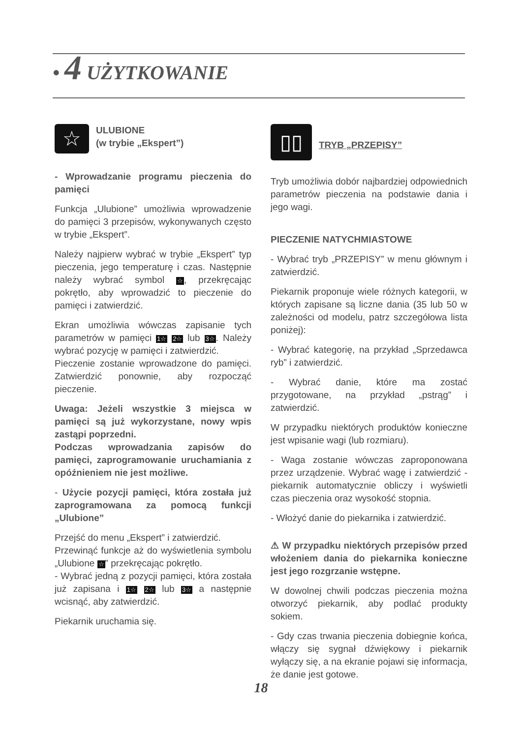• 4 UŻYTKOWANIE
☆ ULUBIONE
(w trybie „Ekspert”)
- Wprowadzanie programu pieczenia do pamięci
Funkcja „Ulubione” umożliwia wprowadzenie do pamięci 3 przepisów, wykonywanych często w trybie „Ekspert”.
Należy najpierw wybrać w trybie „Ekspert” typ pieczenia, jego temperaturę i czas. Następnie należy wybrać symbol ☆, przekręcając pokrętło, aby wprowadzić to pieczenie do pamięci i zatwierdzić.
Ekran umożliwia wówczas zapisanie tych parametrów w pamięci 1☆ 2☆ lub 3☆. Należy wybrać pozycję w pamięci i zatwierdzić.
Pieczenie zostanie wprowadzone do pamięci. Zatwierdzić ponownie, aby rozpocząć pieczenie.
Uwaga: Jeżeli wszystkie 3 miejsca w pamięci są już wykorzystane, nowy wpis zastąpi poprzedni.
Podczas wprowadzania zapisów do pamięci, zaprogramowanie uruchamiania z opóźnieniem nie jest możliwe.
- Użycie pozycji pamięci, która została już zaprogramowana za pomocą funkcji „Ulubione”
Przejść do menu „Ekspert” i zatwierdzić.
Przewinąć funkcje aż do wyświetlenia symbolu „Ulubione ☆” przekręcając pokrętło.
- Wybrać jedną z pozycji pamięci, która została już zapisana i 1☆ 2☆ lub 3☆ a następnie wcisnąć, aby zatwierdzić.
Piekarnik uruchamia się.
▯▯ TRYB „PRZEPISY”
Tryb umożliwia dobór najbardziej odpowiednich parametrów pieczenia na podstawie dania i jego wagi.
PIECZENIE NATYCHMIASTOWE
- Wybrać tryb „PRZEPISY” w menu głównym i zatwierdzić.
Piekarnik proponuje wiele różnych kategorii, w których zapisane są liczne dania (35 lub 50 w zależności od modelu, patrz szczegółowa lista poniżej):
- Wybrać kategorię, na przykład „Sprzedawca ryb” i zatwierdzić.
- Wybrać danie, które ma zostać przygotowane, na przykład „pstrąg” i zatwierdzić.
W przypadku niektórych produktów konieczne jest wpisanie wagi (lub rozmiaru).
- Waga zostanie wówczas zaproponowana przez urządzenie. Wybrać wagę i zatwierdzić - piekarnik automatycznie obliczy i wyświetli czas pieczenia oraz wysokość stopnia.
- Włożyć danie do piekarnika i zatwierdzić.
⚠ W przypadku niektórych przepisów przed włożeniem dania do piekarnika konieczne jest jego rozgrzanie wstępne.
W dowolnej chwili podczas pieczenia można otworzyć piekarnik, aby podlać produkty sokiem.
- Gdy czas trwania pieczenia dobiegnie końca, włączy się sygnał dźwiękowy i piekarnik wyłączy się, a na ekranie pojawi się informacja, że danie jest gotowe.
18